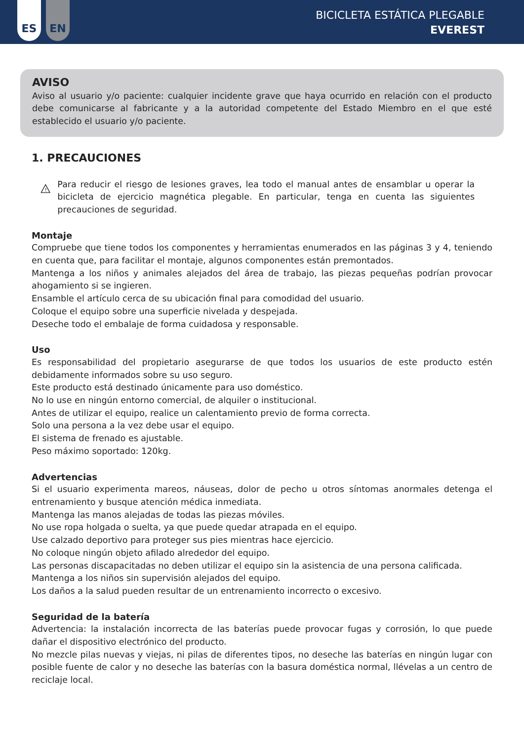ES EN
BICICLETA ESTÁTICA PLEGABLE
EVEREST
AVISO
Aviso al usuario y/o paciente: cualquier incidente grave que haya ocurrido en relación con el producto debe comunicarse al fabricante y a la autoridad competente del Estado Miembro en el que esté establecido el usuario y/o paciente.
1. PRECAUCIONES
!
Para reducir el riesgo de lesiones graves, lea todo el manual antes de ensamblar u operar la bicicleta de ejercicio magnética plegable. En particular, tenga en cuenta las siguientes precauciones de seguridad.
Montaje
Compruebe que tiene todos los componentes y herramientas enumerados en las páginas 3 y 4, teniendo en cuenta que, para facilitar el montaje, algunos componentes están premontados.
Mantenga a los niños y animales alejados del área de trabajo, las piezas pequeñas podrían provocar ahogamiento si se ingieren.
Ensamble el artículo cerca de su ubicación final para comodidad del usuario.
Coloque el equipo sobre una superficie nivelada y despejada.
Deseche todo el embalaje de forma cuidadosa y responsable.
Uso
Es responsabilidad del propietario asegurarse de que todos los usuarios de este producto estén debidamente informados sobre su uso seguro.
Este producto está destinado únicamente para uso doméstico.
No lo use en ningún entorno comercial, de alquiler o institucional.
Antes de utilizar el equipo, realice un calentamiento previo de forma correcta.
Solo una persona a la vez debe usar el equipo.
El sistema de frenado es ajustable.
Peso máximo soportado: 120kg.
Advertencias
Si el usuario experimenta mareos, náuseas, dolor de pecho u otros síntomas anormales detenga el entrenamiento y busque atención médica inmediata.
Mantenga las manos alejadas de todas las piezas móviles.
No use ropa holgada o suelta, ya que puede quedar atrapada en el equipo.
Use calzado deportivo para proteger sus pies mientras hace ejercicio.
No coloque ningún objeto afilado alrededor del equipo.
Las personas discapacitadas no deben utilizar el equipo sin la asistencia de una persona calificada.
Mantenga a los niños sin supervisión alejados del equipo.
Los daños a la salud pueden resultar de un entrenamiento incorrecto o excesivo.
Seguridad de la batería
Advertencia: la instalación incorrecta de las baterías puede provocar fugas y corrosión, lo que puede dañar el dispositivo electrónico del producto.
No mezcle pilas nuevas y viejas, ni pilas de diferentes tipos, no deseche las baterías en ningún lugar con posible fuente de calor y no deseche las baterías con la basura doméstica normal, llévelas a un centro de reciclaje local.